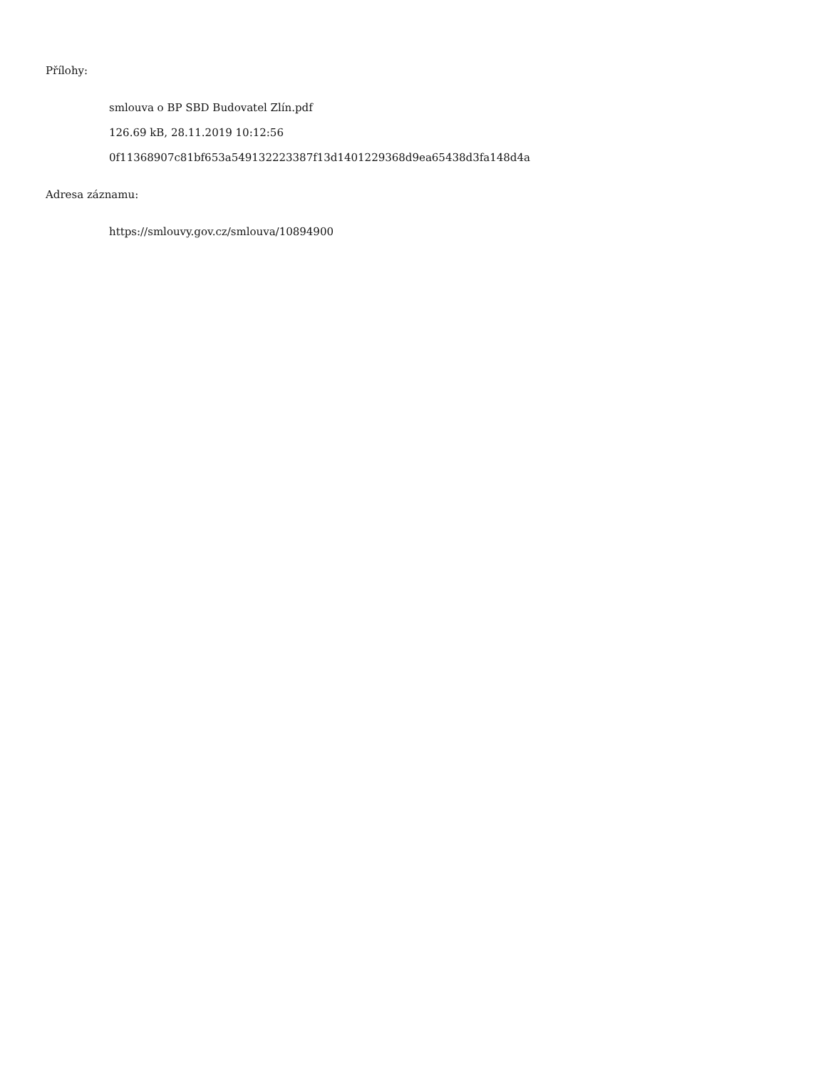Přílohy:
smlouva o BP SBD Budovatel Zlín.pdf
126.69 kB, 28.11.2019 10:12:56
0f11368907c81bf653a549132223387f13d1401229368d9ea65438d3fa148d4a
Adresa záznamu:
https://smlouvy.gov.cz/smlouva/10894900